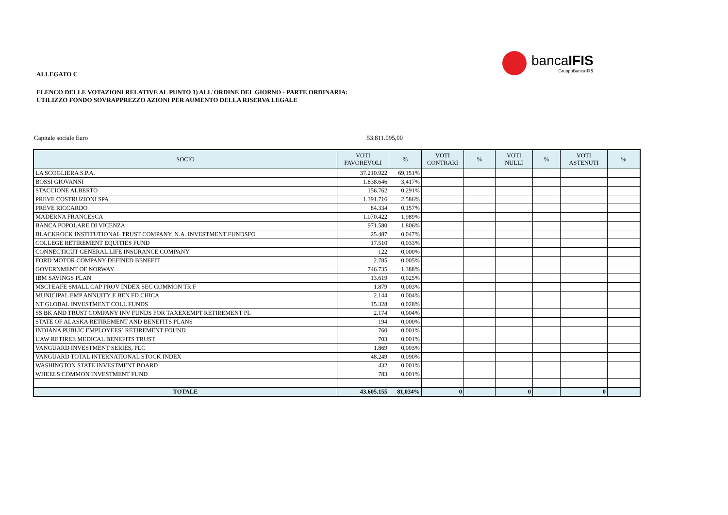bancaIFIS
GruppoBancaIFIS
ALLEGATO C
ELENCO DELLE VOTAZIONI RELATIVE AL PUNTO 1) ALL'ORDINE DEL GIORNO - PARTE ORDINARIA:
UTILIZZO FONDO SOVRAPPREZZO AZIONI PER AUMENTO DELLA RISERVA LEGALE
Capitale sociale Euro 53.811.095,00
| SOCIO | VOTI FAVOREVOLI | % | VOTI CONTRARI | % | VOTI NULLI | % | VOTI ASTENUTI | % |
| --- | --- | --- | --- | --- | --- | --- | --- | --- |
| LA SCOGLIERA S.P.A. | 37.210.922 | 69,151% | | | | | | |
| BOSSI GIOVANNI | 1.838.646 | 3,417% | | | | | | |
| STACCIONE ALBERTO | 156.762 | 0,291% | | | | | | |
| PREVE COSTRUZIONI SPA | 1.391.716 | 2,586% | | | | | | |
| PREVE RICCARDO | 84.334 | 0,157% | | | | | | |
| MADERNA FRANCESCA | 1.070.422 | 1,989% | | | | | | |
| BANCA POPOLARE DI VICENZA | 971.580 | 1,806% | | | | | | |
| BLACKROCK INSTITUTIONAL TRUST COMPANY, N.A. INVESTMENT FUNDSFO | 25.487 | 0,047% | | | | | | |
| COLLEGE RETIREMENT EQUITIES FUND | 17.510 | 0,033% | | | | | | |
| CONNECTICUT GENERAL LIFE INSURANCE COMPANY | 122 | 0,000% | | | | | | |
| FORD MOTOR COMPANY DEFINED BENEFIT | 2.785 | 0,005% | | | | | | |
| GOVERNMENT OF NORWAY | 746.735 | 1,388% | | | | | | |
| IBM SAVINGS PLAN | 13.619 | 0,025% | | | | | | |
| MSCI EAFE SMALL CAP PROV INDEX SEC COMMON TR F | 1.879 | 0,003% | | | | | | |
| MUNICIPAL EMP ANNUITY E BEN FD CHICA | 2.144 | 0,004% | | | | | | |
| NT GLOBAL INVESTMENT COLL FUNDS | 15.328 | 0,028% | | | | | | |
| SS BK AND TRUST COMPANY INV FUNDS FOR TAXEXEMPT RETIREMENT PL | 2.174 | 0,004% | | | | | | |
| STATE OF ALASKA RETIREMENT AND BENEFITS PLANS | 194 | 0,000% | | | | | | |
| INDIANA PUBLIC EMPLOYEES` RETIREMENT FOUND | 760 | 0,001% | | | | | | |
| UAW RETIREE MEDICAL BENEFITS TRUST | 703 | 0,001% | | | | | | |
| VANGUARD INVESTMENT SERIES, PLC | 1.869 | 0,003% | | | | | | |
| VANGUARD TOTAL INTERNATIONAL STOCK INDEX | 48.249 | 0,090% | | | | | | |
| WASHINGTON STATE INVESTMENT BOARD | 432 | 0,001% | | | | | | |
| WHEELS COMMON INVESTMENT FUND | 783 | 0,001% | | | | | | |
| TOTALE | 43.605.155 | 81,034% | 0 | | 0 | | 0 | |